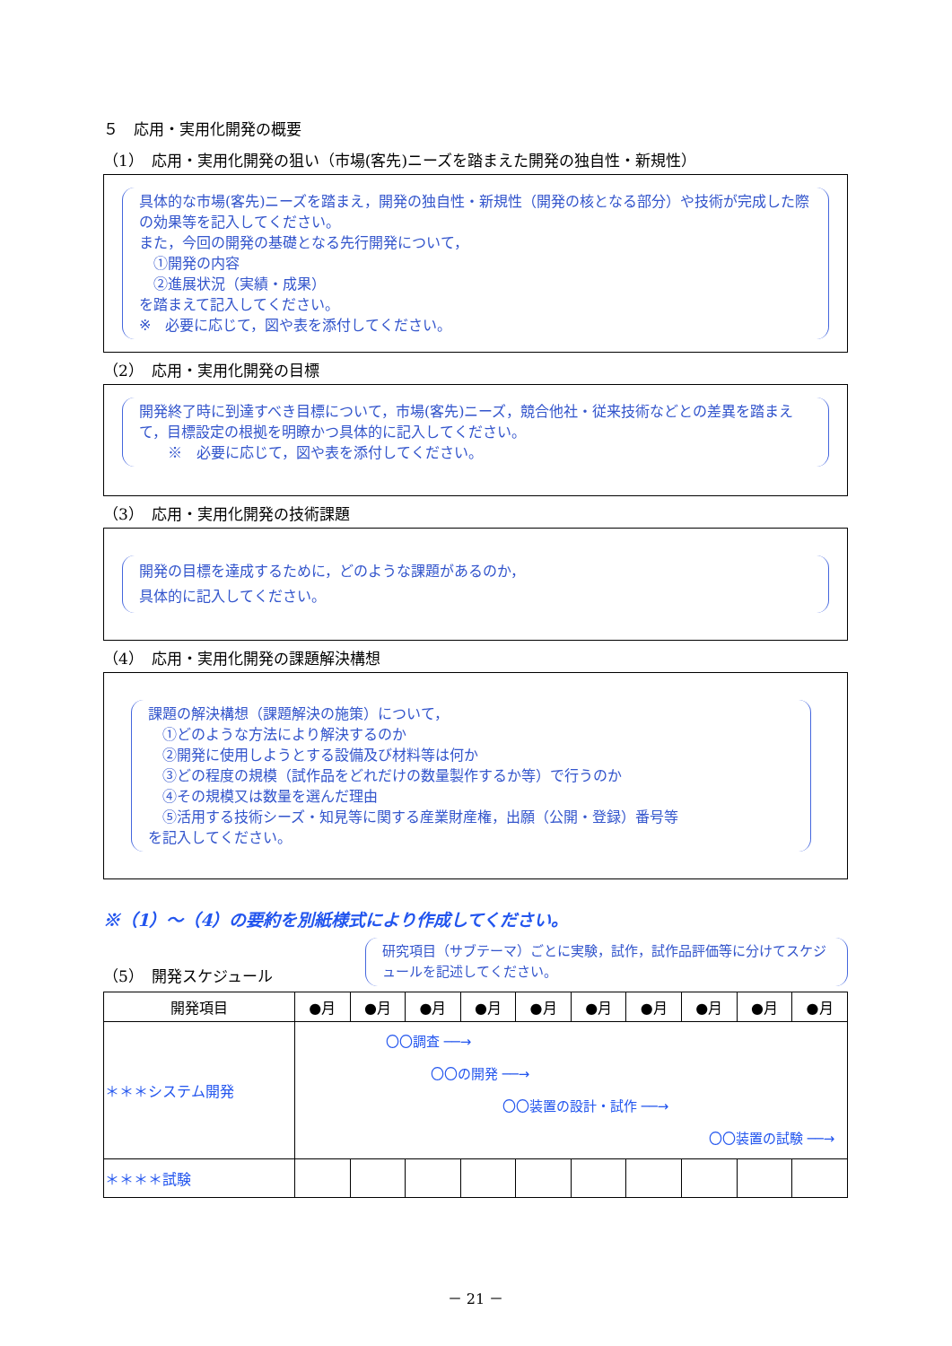５　応用・実用化開発の概要
（1）　応用・実用化開発の狙い（市場(客先)ニーズを踏まえた開発の独自性・新規性）
具体的な市場(客先)ニーズを踏まえ，開発の独自性・新規性（開発の核となる部分）や技術が完成した際の効果等を記入してください。
また，今回の開発の基礎となる先行開発について，
　①開発の内容
　②進展状況（実績・成果）
を踏まえて記入してください。
※　必要に応じて，図や表を添付してください。
（2）　応用・実用化開発の目標
開発終了時に到達すべき目標について，市場(客先)ニーズ，競合他社・従来技術などとの差異を踏まえて，目標設定の根拠を明瞭かつ具体的に記入してください。
　　※　必要に応じて，図や表を添付してください。
（3）　応用・実用化開発の技術課題
開発の目標を達成するために，どのような課題があるのか，
具体的に記入してください。
（4）　応用・実用化開発の課題解決構想
課題の解決構想（課題解決の施策）について，
　①どのような方法により解決するのか
　②開発に使用しようとする設備及び材料等は何か
　③どの程度の規模（試作品をどれだけの数量製作するか等）で行うのか
　④その規模又は数量を選んだ理由
　⑤活用する技術シーズ・知見等に関する産業財産権，出願（公開・登録）番号等
を記入してください。
※（1）～（4）の要約を別紙様式により作成してください。
（5）　開発スケジュール
研究項目（サブテーマ）ごとに実験，試作，試作品評価等に分けてスケジュールを記述してください。
| 開発項目 | ●月 | ●月 | ●月 | ●月 | ●月 | ●月 | ●月 | ●月 | ●月 | ●月 |
| --- | --- | --- | --- | --- | --- | --- | --- | --- | --- | --- |
| ＊＊＊システム開発 | 〇〇調査 ──→ 〇〇の開発 ──→ 〇〇装置の設計・試作 ──→ 〇〇装置の試験 ──→ | | | | | | | | | |
| ＊＊＊＊試験 | | | | | | | | | | |
－ 21 －